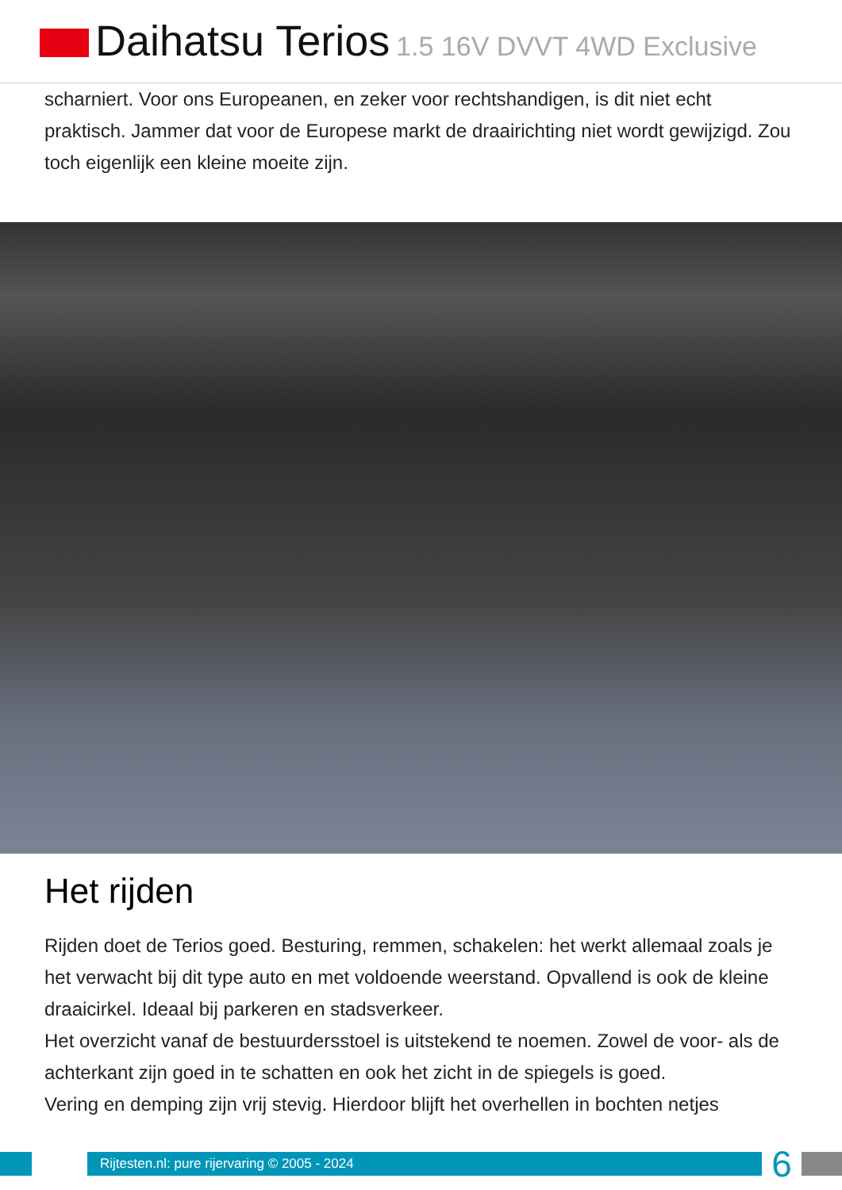Daihatsu Terios 1.5 16V DVVT 4WD Exclusive
scharniert. Voor ons Europeanen, en zeker voor rechtshandigen, is dit niet echt praktisch. Jammer dat voor de Europese markt de draairichting niet wordt gewijzigd. Zou toch eigenlijk een kleine moeite zijn.
Het rijden
Rijden doet de Terios goed. Besturing, remmen, schakelen: het werkt allemaal zoals je het verwacht bij dit type auto en met voldoende weerstand. Opvallend is ook de kleine draaicirkel. Ideaal bij parkeren en stadsverkeer.
Het overzicht vanaf de bestuurdersstoel is uitstekend te noemen. Zowel de voor- als de achterkant zijn goed in te schatten en ook het zicht in de spiegels is goed.
Vering en demping zijn vrij stevig. Hierdoor blijft het overhellen in bochten netjes
Rijtesten.nl: pure rijervaring © 2005 - 2024
6